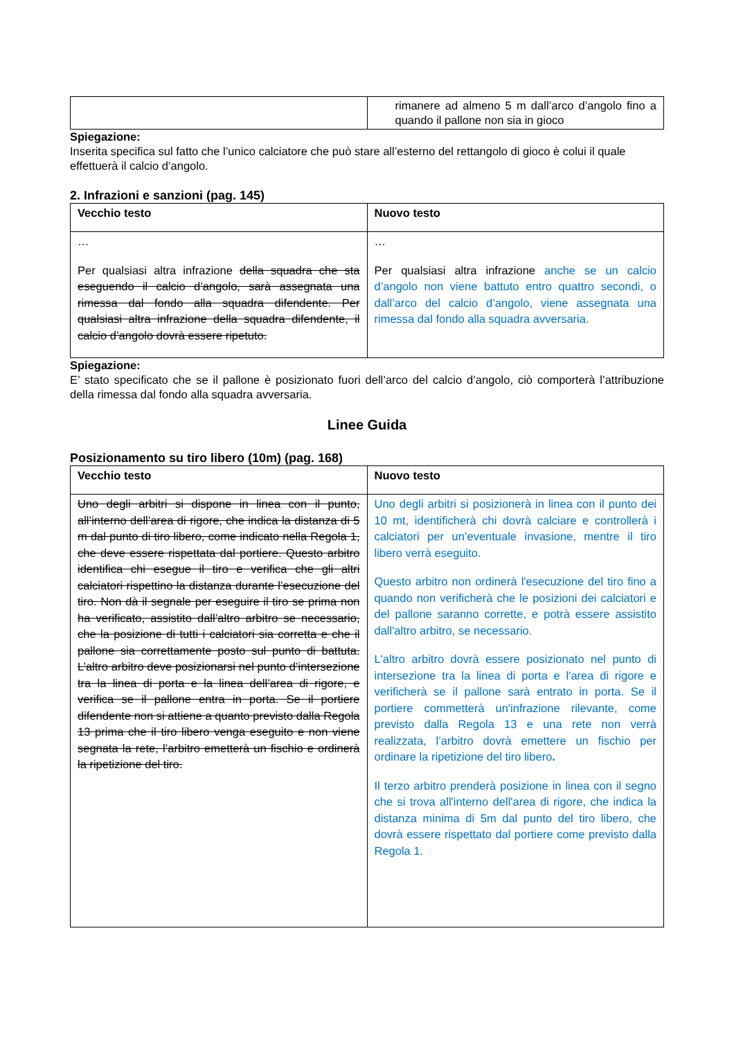| | rimanere ad almeno 5 m dall’arco d’angolo fino a quando il pallone non sia in gioco |
Spiegazione:
Inserita specifica sul fatto che l’unico calciatore che può stare all’esterno del rettangolo di gioco è colui il quale effettuerà il calcio d’angolo.
2. Infrazioni e sanzioni (pag. 145)
| Vecchio testo | Nuovo testo |
| --- | --- |
| … Per qualsiasi altra infrazione della squadra che sta eseguendo il calcio d’angolo, sarà assegnata una rimessa dal fondo alla squadra difendente. Per qualsiasi altra infrazione della squadra difendente, il calcio d’angolo dovrà essere ripetuto. | … Per qualsiasi altra infrazione anche se un calcio d’angolo non viene battuto entro quattro secondi, o dall’arco del calcio d’angolo, viene assegnata una rimessa dal fondo alla squadra avversaria. |
Spiegazione:
E’ stato specificato che se il pallone è posizionato fuori dell’arco del calcio d’angolo, ciò comporterà l’attribuzione della rimessa dal fondo alla squadra avversaria.
Linee Guida
Posizionamento su tiro libero (10m) (pag. 168)
| Vecchio testo | Nuovo testo |
| --- | --- |
| Uno degli arbitri si dispone in linea con il punto, all’interno dell’area di rigore, che indica la distanza di 5 m dal punto di tiro libero, come indicato nella Regola 1, che deve essere rispettata dal portiere. Questo arbitro identifica chi esegue il tiro e verifica che gli altri calciatori rispettino la distanza durante l’esecuzione del tiro. Non dà il segnale per eseguire il tiro se prima non ha verificato, assistito dall’altro arbitro se necessario, che la posizione di tutti i calciatori sia corretta e che il pallone sia correttamente posto sul punto di battuta. L’altro arbitro deve posizionarsi nel punto d’intersezione tra la linea di porta e la linea dell’area di rigore, e verifica se il pallone entra in porta. Se il portiere difendente non si attiene a quanto previsto dalla Regola 13 prima che il tiro libero venga eseguito e non viene segnata la rete, l’arbitro emetterà un fischio e ordinerà la ripetizione del tiro. | Uno degli arbitri si posizionerà in linea con il punto dei 10 mt, identificherà chi dovrà calciare e controllerà i calciatori per un’eventuale invasione, mentre il tiro libero verrà eseguito. Questo arbitro non ordinerà l'esecuzione del tiro fino a quando non verificherà che le posizioni dei calciatori e del pallone saranno corrette, e potrà essere assistito dall'altro arbitro, se necessario. L'altro arbitro dovrà essere posizionato nel punto di intersezione tra la linea di porta e l'area di rigore e verificherà se il pallone sarà entrato in porta. Se il portiere commetterà un'infrazione rilevante, come previsto dalla Regola 13 e una rete non verrà realizzata, l’arbitro dovrà emettere un fischio per ordinare la ripetizione del tiro libero . Il terzo arbitro prenderà posizione in linea con il segno che si trova all'interno dell'area di rigore, che indica la distanza minima di 5m dal punto del tiro libero, che dovrà essere rispettato dal portiere come previsto dalla Regola 1. |